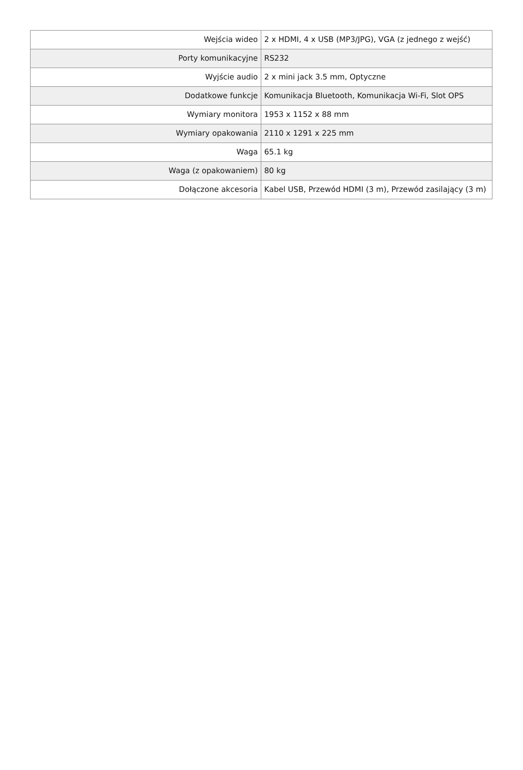| Wejścia wideo | 2 x HDMI, 4 x USB (MP3/JPG), VGA (z jednego z wejść) |
| Porty komunikacyjne | RS232 |
| Wyjście audio | 2 x mini jack 3.5 mm, Optyczne |
| Dodatkowe funkcje | Komunikacja Bluetooth, Komunikacja Wi-Fi, Slot OPS |
| Wymiary monitora | 1953 x 1152 x 88 mm |
| Wymiary opakowania | 2110 x 1291 x 225 mm |
| Waga | 65.1 kg |
| Waga (z opakowaniem) | 80 kg |
| Dołączone akcesoria | Kabel USB, Przewód HDMI (3 m), Przewód zasilający (3 m) |